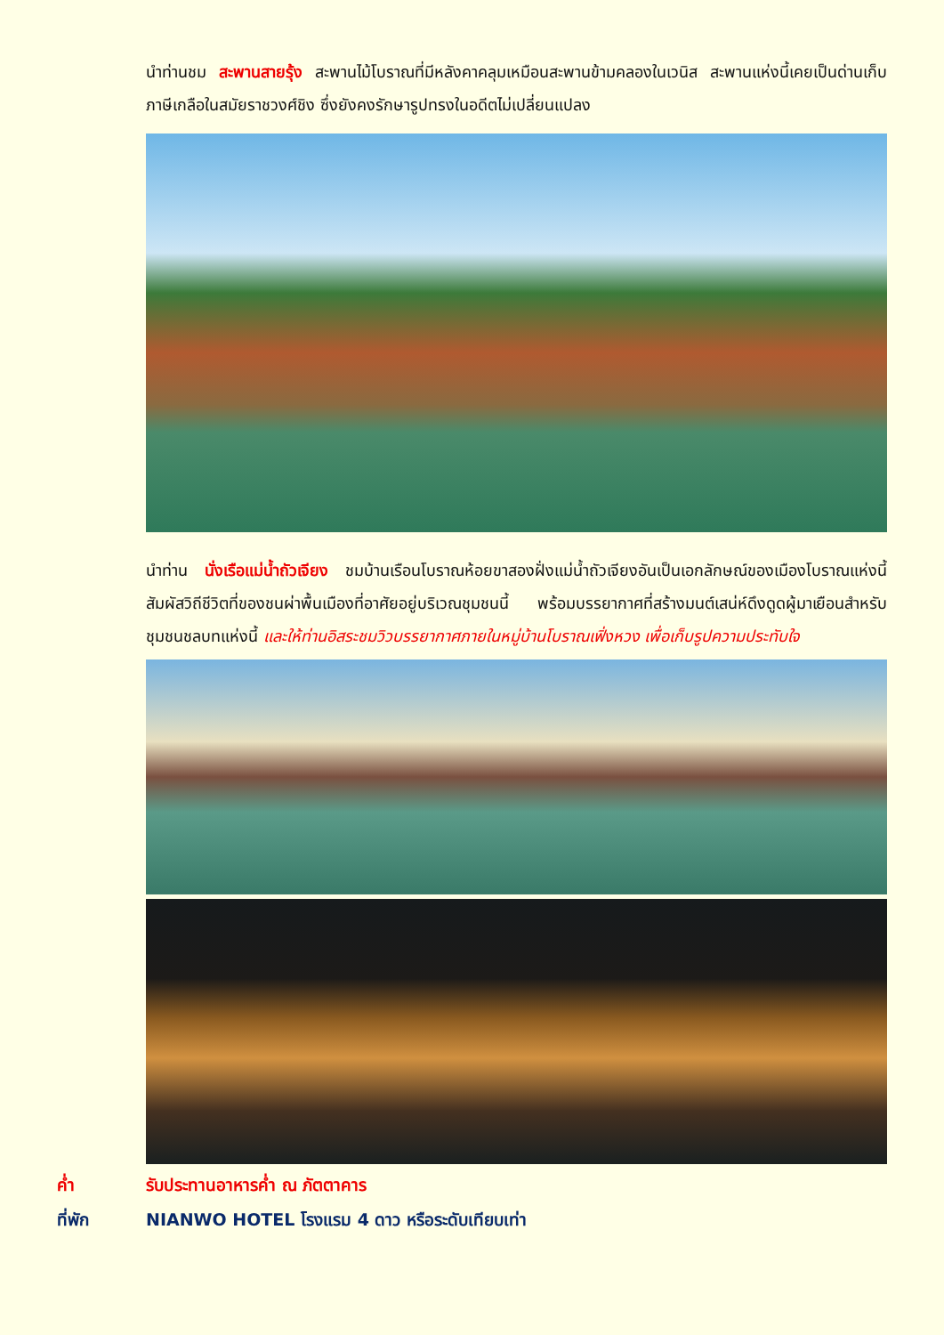นำท่านชม สะพานสายรุ้ง สะพานไม้โบราณที่มีหลังคาคลุมเหมือนสะพานข้ามคลองในเวนิส สะพานแห่งนี้เคยเป็นด่านเก็บภาษีเกลือในสมัยราชวงศ์ชิง ซึ่งยังคงรักษารูปทรงในอดีตไม่เปลี่ยนแปลง
นำท่าน นั่งเรือแม่น้ำถัวเจียง ชมบ้านเรือนโบราณห้อยขาสองฝั่งแม่น้ำถัวเจียงอันเป็นเอกลักษณ์ของเมืองโบราณแห่งนี้ สัมผัสวิถีชีวิตที่ของชนผ่าพื้นเมืองที่อาศัยอยู่บริเวณชุมชนนี้ พร้อมบรรยากาศที่สร้างมนต์เสน่ห์ดึงดูดผู้มาเยือนสำหรับชุมชนชลบทแห่งนี้ และให้ท่านอิสระชมวิวบรรยากาศภายในหมู่บ้านโบราณเฟิ่งหวง เพื่อเก็บรูปความประทับใจ
ค่ำ รับประทานอาหารค่ำ ณ ภัตตาคาร
ที่พัก NIANWO HOTEL โรงแรม 4 ดาว หรือระดับเทียบเท่า